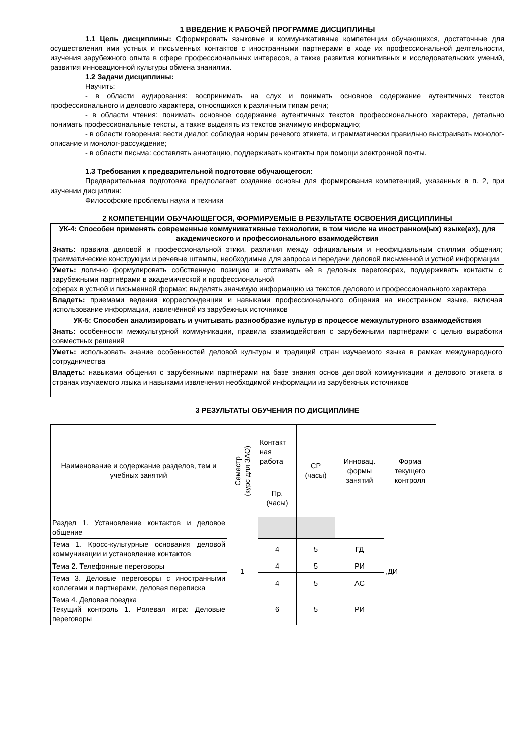1 ВВЕДЕНИЕ К РАБОЧЕЙ ПРОГРАММЕ ДИСЦИПЛИНЫ
1.1 Цель дисциплины: Сформировать языковые и коммуникативные компетенции обучающихся, достаточные для осуществления ими устных и письменных контактов с иностранными партнерами в ходе их профессиональной деятельности, изучения зарубежного опыта в сфере профессиональных интересов, а также развития когнитивных и исследовательских умений, развития инновационной культуры обмена знаниями.
1.2 Задачи дисциплины:
Научить:
- в области аудирования: воспринимать на слух и понимать основное содержание аутентичных текстов профессионального и делового характера, относящихся к различным типам речи;
- в области чтения: понимать основное содержание аутентичных текстов профессионального характера, детально понимать профессиональные тексты, а также выделять из текстов значимую информацию;
- в области говорения: вести диалог, соблюдая нормы речевого этикета, и грамматически правильно выстраивать монолог-описание и монолог-рассуждение;
- в области письма: составлять аннотацию, поддерживать контакты при помощи электронной почты.
1.3 Требования к предварительной подготовке обучающегося:
Предварительная подготовка предполагает создание основы для формирования компетенций, указанных в п. 2, при изучении дисциплин:
Философские проблемы науки и техники
2 КОМПЕТЕНЦИИ ОБУЧАЮЩЕГОСЯ, ФОРМИРУЕМЫЕ В РЕЗУЛЬТАТЕ ОСВОЕНИЯ ДИСЦИПЛИНЫ
| УК-4: Способен применять современные коммуникативные технологии, в том числе на иностранном(ых) языке(ах), для академического и профессионального взаимодействия |
| Знать: правила деловой и профессиональной этики, различия между официальным и неофициальным стилями общения; грамматические конструкции и речевые штампы, необходимые для запроса и передачи деловой письменной и устной информации |
| Уметь: логично формулировать собственную позицию и отстаивать её в деловых переговорах, поддерживать контакты с зарубежными партнёрами в академической и профессиональной сферах в устной и письменной формах; выделять значимую информацию из текстов делового и профессионального характера |
| Владеть: приемами ведения корреспонденции и навыками профессионального общения на иностранном языке, включая использование информации, извлечённой из зарубежных источников |
| УК-5: Способен анализировать и учитывать разнообразие культур в процессе межкультурного взаимодействия |
| Знать: особенности межкультурной коммуникации, правила взаимодействия с зарубежными партнёрами с целью выработки совместных решений |
| Уметь: использовать знание особенностей деловой культуры и традиций стран изучаемого языка в рамках международного сотрудничества |
| Владеть: навыками общения с зарубежными партнёрами на базе знания основ деловой коммуникации и делового этикета в странах изучаемого языка и навыками извлечения необходимой информации из зарубежных источников |
3 РЕЗУЛЬТАТЫ ОБУЧЕНИЯ ПО ДИСЦИПЛИНЕ
| Наименование и содержание разделов, тем и учебных занятий | Семестр (курс для ЗАО) | Контакт ная работа | СР (часы) | Инновац. формы занятий | Форма текущего контроля |
| --- | --- | --- | --- | --- | --- |
| | | Пр. (часы) | | | |
| Раздел 1. Установление контактов и деловое общение | 1 | | | | ,ДИ |
| Тема 1. Кросс-культурные основания деловой коммуникации и установление контактов | | 4 | 5 | ГД | |
| Тема 2. Телефонные переговоры | | 4 | 5 | РИ | |
| Тема 3. Деловые переговоры с иностранными коллегами и партнерами, деловая переписка | | 4 | 5 | АС | |
| Тема 4. Деловая поездка Текущий контроль 1. Ролевая игра: Деловые переговоры | | 6 | 5 | РИ | |